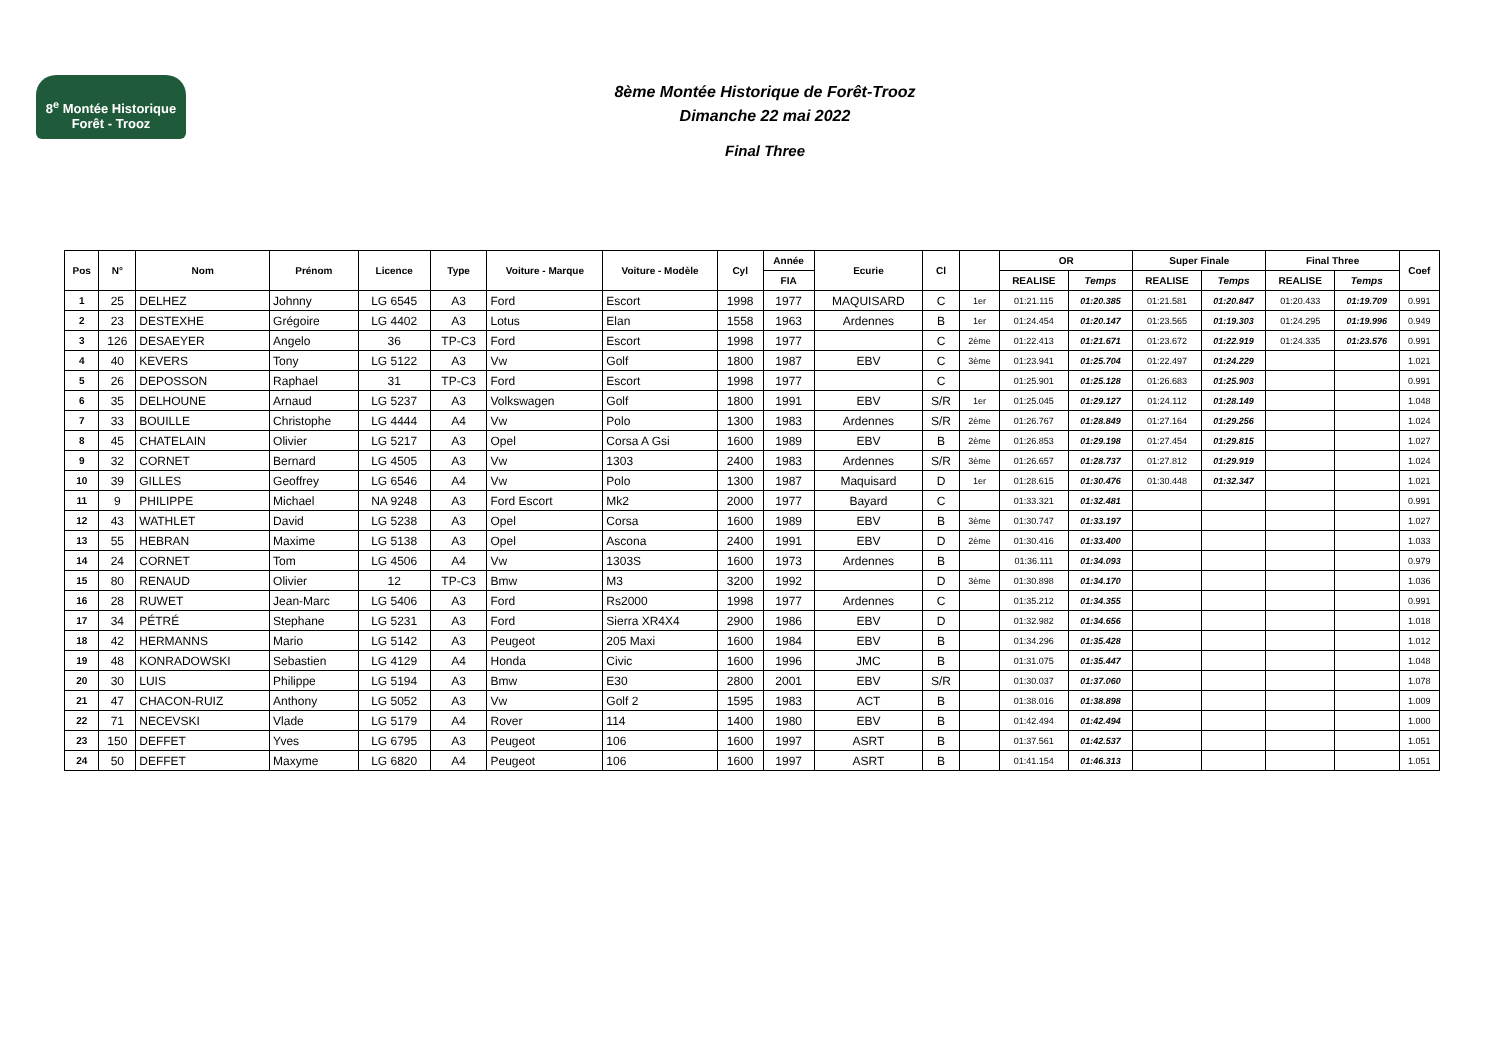8<sup>e</sup> Montée Historique
Forêt - Trooz
8ème Montée Historique de Forêt-Trooz
Dimanche 22 mai 2022
Final Three
| Pos | N° | Nom | Prénom | Licence | Type | Voiture - Marque | Voiture - Modèle | Cyl | Année | Ecurie | Cl | | OR | | Super Finale | | Final Three | | Coef |
| --- | --- | --- | --- | --- | --- | --- | --- | --- | --- | --- | --- | --- | --- | --- | --- | --- | --- | --- | --- |
| | | | | | | | | | FIA | | | | REALISE | Temps | REALISE | Temps | REALISE | Temps | |
| 1 | 25 | DELHEZ | Johnny | LG 6545 | A3 | Ford | Escort | 1998 | 1977 | MAQUISARD | C | 1er | 01:21.115 | 01:20.385 | 01:21.581 | 01:20.847 | 01:20.433 | 01:19.709 | 0.991 |
| 2 | 23 | DESTEXHE | Grégoire | LG 4402 | A3 | Lotus | Elan | 1558 | 1963 | Ardennes | B | 1er | 01:24.454 | 01:20.147 | 01:23.565 | 01:19.303 | 01:24.295 | 01:19.996 | 0.949 |
| 3 | 126 | DESAEYER | Angelo | 36 | TP-C3 | Ford | Escort | 1998 | 1977 | | C | 2ème | 01:22.413 | 01:21.671 | 01:23.672 | 01:22.919 | 01:24.335 | 01:23.576 | 0.991 |
| 4 | 40 | KEVERS | Tony | LG 5122 | A3 | Vw | Golf | 1800 | 1987 | EBV | C | 3ème | 01:23.941 | 01:25.704 | 01:22.497 | 01:24.229 | | | 1.021 |
| 5 | 26 | DEPOSSON | Raphael | 31 | TP-C3 | Ford | Escort | 1998 | 1977 | | C | | 01:25.901 | 01:25.128 | 01:26.683 | 01:25.903 | | | 0.991 |
| 6 | 35 | DELHOUNE | Arnaud | LG 5237 | A3 | Volkswagen | Golf | 1800 | 1991 | EBV | S/R | 1er | 01:25.045 | 01:29.127 | 01:24.112 | 01:28.149 | | | 1.048 |
| 7 | 33 | BOUILLE | Christophe | LG 4444 | A4 | Vw | Polo | 1300 | 1983 | Ardennes | S/R | 2ème | 01:26.767 | 01:28.849 | 01:27.164 | 01:29.256 | | | 1.024 |
| 8 | 45 | CHATELAIN | Olivier | LG 5217 | A3 | Opel | Corsa A Gsi | 1600 | 1989 | EBV | B | 2ème | 01:26.853 | 01:29.198 | 01:27.454 | 01:29.815 | | | 1.027 |
| 9 | 32 | CORNET | Bernard | LG 4505 | A3 | Vw | 1303 | 2400 | 1983 | Ardennes | S/R | 3ème | 01:26.657 | 01:28.737 | 01:27.812 | 01:29.919 | | | 1.024 |
| 10 | 39 | GILLES | Geoffrey | LG 6546 | A4 | Vw | Polo | 1300 | 1987 | Maquisard | D | 1er | 01:28.615 | 01:30.476 | 01:30.448 | 01:32.347 | | | 1.021 |
| 11 | 9 | PHILIPPE | Michael | NA 9248 | A3 | Ford Escort | Mk2 | 2000 | 1977 | Bayard | C | | 01:33.321 | 01:32.481 | | | | | 0.991 |
| 12 | 43 | WATHLET | David | LG 5238 | A3 | Opel | Corsa | 1600 | 1989 | EBV | B | 3ème | 01:30.747 | 01:33.197 | | | | | 1.027 |
| 13 | 55 | HEBRAN | Maxime | LG 5138 | A3 | Opel | Ascona | 2400 | 1991 | EBV | D | 2ème | 01:30.416 | 01:33.400 | | | | | 1.033 |
| 14 | 24 | CORNET | Tom | LG 4506 | A4 | Vw | 1303S | 1600 | 1973 | Ardennes | B | | 01:36.111 | 01:34.093 | | | | | 0.979 |
| 15 | 80 | RENAUD | Olivier | 12 | TP-C3 | Bmw | M3 | 3200 | 1992 | | D | 3ème | 01:30.898 | 01:34.170 | | | | | 1.036 |
| 16 | 28 | RUWET | Jean-Marc | LG 5406 | A3 | Ford | Rs2000 | 1998 | 1977 | Ardennes | C | | 01:35.212 | 01:34.355 | | | | | 0.991 |
| 17 | 34 | PÉTRÉ | Stephane | LG 5231 | A3 | Ford | Sierra XR4X4 | 2900 | 1986 | EBV | D | | 01:32.982 | 01:34.656 | | | | | 1.018 |
| 18 | 42 | HERMANNS | Mario | LG 5142 | A3 | Peugeot | 205 Maxi | 1600 | 1984 | EBV | B | | 01:34.296 | 01:35.428 | | | | | 1.012 |
| 19 | 48 | KONRADOWSKI | Sebastien | LG 4129 | A4 | Honda | Civic | 1600 | 1996 | JMC | B | | 01:31.075 | 01:35.447 | | | | | 1.048 |
| 20 | 30 | LUIS | Philippe | LG 5194 | A3 | Bmw | E30 | 2800 | 2001 | EBV | S/R | | 01:30.037 | 01:37.060 | | | | | 1.078 |
| 21 | 47 | CHACON-RUIZ | Anthony | LG 5052 | A3 | Vw | Golf 2 | 1595 | 1983 | ACT | B | | 01:38.016 | 01:38.898 | | | | | 1.009 |
| 22 | 71 | NECEVSKI | Vlade | LG 5179 | A4 | Rover | 114 | 1400 | 1980 | EBV | B | | 01:42.494 | 01:42.494 | | | | | 1.000 |
| 23 | 150 | DEFFET | Yves | LG 6795 | A3 | Peugeot | 106 | 1600 | 1997 | ASRT | B | | 01:37.561 | 01:42.537 | | | | | 1.051 |
| 24 | 50 | DEFFET | Maxyme | LG 6820 | A4 | Peugeot | 106 | 1600 | 1997 | ASRT | B | | 01:41.154 | 01:46.313 | | | | | 1.051 |